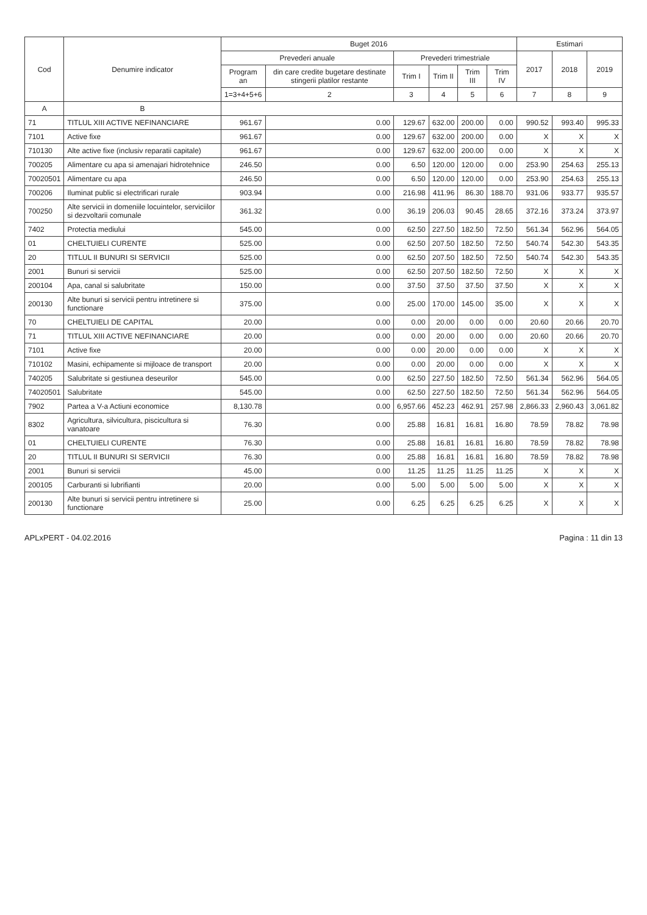| Cod | Denumire indicator | Buget 2016 | | | | | | Estimari | | |
| --- | --- | --- | --- | --- | --- | --- | --- | --- | --- | --- |
| | | Prevederi anuale | | Prevederi trimestriale | | | | 2017 | 2018 | 2019 |
| | | Program an | din care credite bugetare destinate stingerii platilor restante | Trim I | Trim II | Trim III | Trim IV | | | |
| | | 1=3+4+5+6 | 2 | 3 | 4 | 5 | 6 | 7 | 8 | 9 |
| A | B | | | | | | | | | |
| 71 | TITLUL XIII ACTIVE NEFINANCIARE | 961.67 | 0.00 | 129.67 | 632.00 | 200.00 | 0.00 | 990.52 | 993.40 | 995.33 |
| 7101 | Active fixe | 961.67 | 0.00 | 129.67 | 632.00 | 200.00 | 0.00 | X | X | X |
| 710130 | Alte active fixe (inclusiv reparatii capitale) | 961.67 | 0.00 | 129.67 | 632.00 | 200.00 | 0.00 | X | X | X |
| 700205 | Alimentare cu apa si amenajari hidrotehnice | 246.50 | 0.00 | 6.50 | 120.00 | 120.00 | 0.00 | 253.90 | 254.63 | 255.13 |
| 70020501 | Alimentare cu apa | 246.50 | 0.00 | 6.50 | 120.00 | 120.00 | 0.00 | 253.90 | 254.63 | 255.13 |
| 700206 | Iluminat public si electrificari rurale | 903.94 | 0.00 | 216.98 | 411.96 | 86.30 | 188.70 | 931.06 | 933.77 | 935.57 |
| 700250 | Alte servicii in domeniile locuintelor, serviciilor si dezvoltarii comunale | 361.32 | 0.00 | 36.19 | 206.03 | 90.45 | 28.65 | 372.16 | 373.24 | 373.97 |
| 7402 | Protectia mediului | 545.00 | 0.00 | 62.50 | 227.50 | 182.50 | 72.50 | 561.34 | 562.96 | 564.05 |
| 01 | CHELTUIELI CURENTE | 525.00 | 0.00 | 62.50 | 207.50 | 182.50 | 72.50 | 540.74 | 542.30 | 543.35 |
| 20 | TITLUL II BUNURI SI SERVICII | 525.00 | 0.00 | 62.50 | 207.50 | 182.50 | 72.50 | 540.74 | 542.30 | 543.35 |
| 2001 | Bunuri si servicii | 525.00 | 0.00 | 62.50 | 207.50 | 182.50 | 72.50 | X | X | X |
| 200104 | Apa, canal si salubritate | 150.00 | 0.00 | 37.50 | 37.50 | 37.50 | 37.50 | X | X | X |
| 200130 | Alte bunuri si servicii pentru intretinere si functionare | 375.00 | 0.00 | 25.00 | 170.00 | 145.00 | 35.00 | X | X | X |
| 70 | CHELTUIELI DE CAPITAL | 20.00 | 0.00 | 0.00 | 20.00 | 0.00 | 0.00 | 20.60 | 20.66 | 20.70 |
| 71 | TITLUL XIII ACTIVE NEFINANCIARE | 20.00 | 0.00 | 0.00 | 20.00 | 0.00 | 0.00 | 20.60 | 20.66 | 20.70 |
| 7101 | Active fixe | 20.00 | 0.00 | 0.00 | 20.00 | 0.00 | 0.00 | X | X | X |
| 710102 | Masini, echipamente si mijloace de transport | 20.00 | 0.00 | 0.00 | 20.00 | 0.00 | 0.00 | X | X | X |
| 740205 | Salubritate si gestiunea deseurilor | 545.00 | 0.00 | 62.50 | 227.50 | 182.50 | 72.50 | 561.34 | 562.96 | 564.05 |
| 74020501 | Salubritate | 545.00 | 0.00 | 62.50 | 227.50 | 182.50 | 72.50 | 561.34 | 562.96 | 564.05 |
| 7902 | Partea a V-a Actiuni economice | 8,130.78 | 0.00 | 6,957.66 | 452.23 | 462.91 | 257.98 | 2,866.33 | 2,960.43 | 3,061.82 |
| 8302 | Agricultura, silvicultura, piscicultura si vanatoare | 76.30 | 0.00 | 25.88 | 16.81 | 16.81 | 16.80 | 78.59 | 78.82 | 78.98 |
| 01 | CHELTUIELI CURENTE | 76.30 | 0.00 | 25.88 | 16.81 | 16.81 | 16.80 | 78.59 | 78.82 | 78.98 |
| 20 | TITLUL II BUNURI SI SERVICII | 76.30 | 0.00 | 25.88 | 16.81 | 16.81 | 16.80 | 78.59 | 78.82 | 78.98 |
| 2001 | Bunuri si servicii | 45.00 | 0.00 | 11.25 | 11.25 | 11.25 | 11.25 | X | X | X |
| 200105 | Carburanti si lubrifianti | 20.00 | 0.00 | 5.00 | 5.00 | 5.00 | 5.00 | X | X | X |
| 200130 | Alte bunuri si servicii pentru intretinere si functionare | 25.00 | 0.00 | 6.25 | 6.25 | 6.25 | 6.25 | X | X | X |
APLxPERT - 04.02.2016 Pagina : 11 din 13